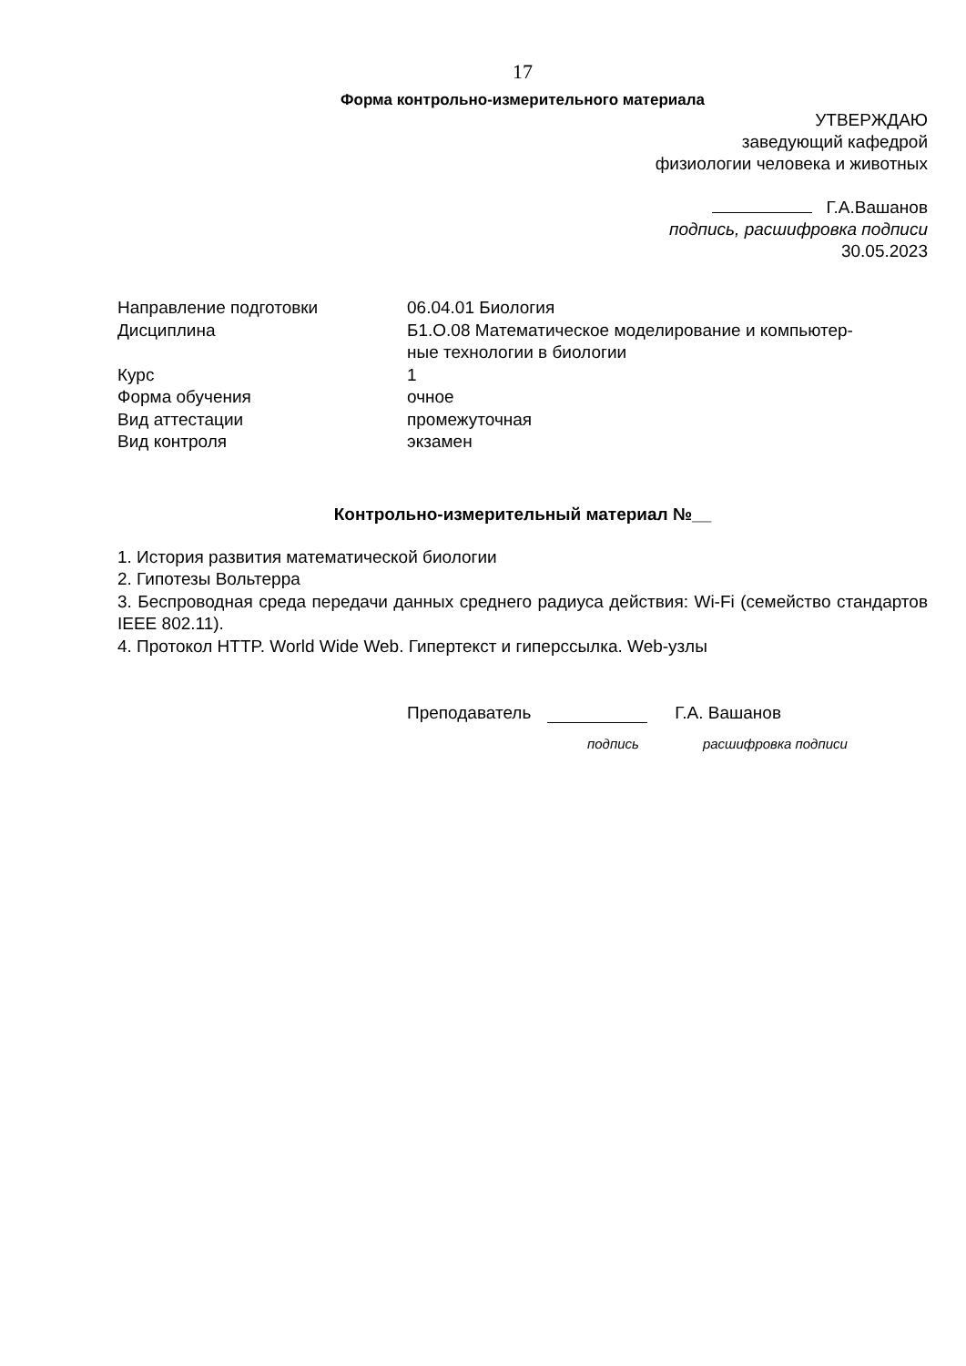17
Форма контрольно-измерительного материала
УТВЕРЖДАЮ
заведующий кафедрой
физиологии человека и животных
Г.А.Вашанов
подпись, расшифровка подписи
30.05.2023
| Направление подготовки | 06.04.01 Биология |
| Дисциплина | Б1.О.08 Математическое моделирование и компьютер- ные технологии в биологии |
| Курс | 1 |
| Форма обучения | очное |
| Вид аттестации | промежуточная |
| Вид контроля | экзамен |
Контрольно-измерительный материал №__
1. История развития математической биологии
2. Гипотезы Вольтерра
3. Беспроводная среда передачи данных среднего радиуса действия: Wi-Fi (семейство стандартов IEEE 802.11).
4. Протокол HTTP. World Wide Web. Гипертекст и гиперссылка. Web-узлы
Преподаватель Г.А. Вашанов
подпись расшифровка подписи